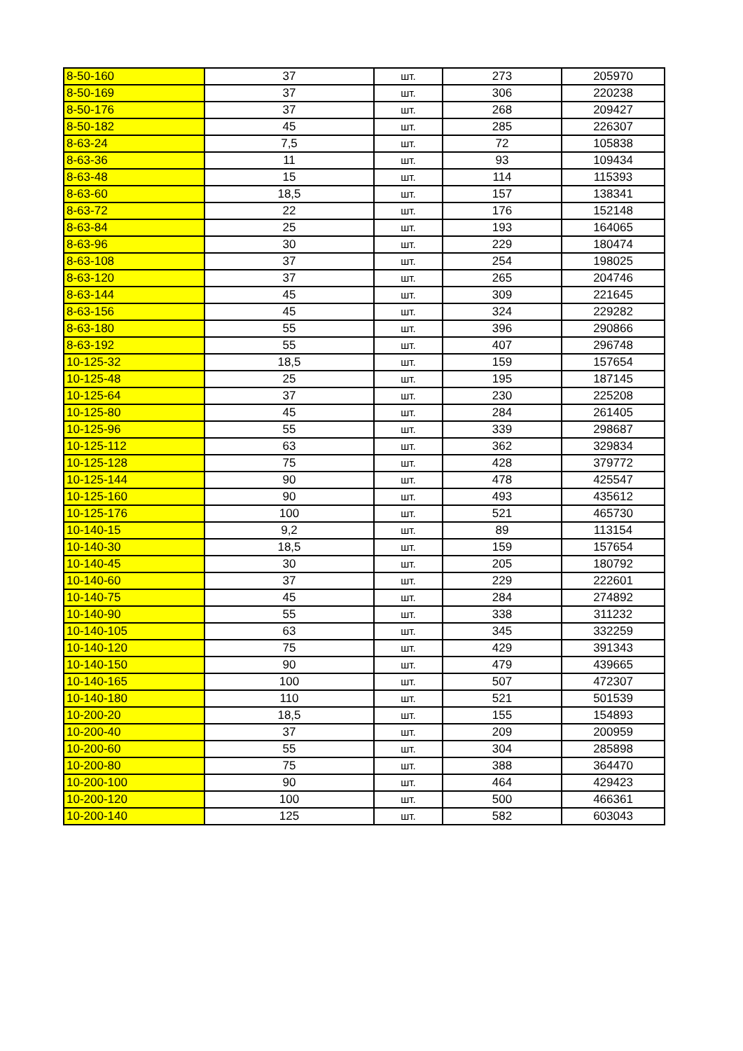| 8-50-160 | 37 | шт. | 273 | 205970 |
| 8-50-169 | 37 | шт. | 306 | 220238 |
| 8-50-176 | 37 | шт. | 268 | 209427 |
| 8-50-182 | 45 | шт. | 285 | 226307 |
| 8-63-24 | 7,5 | шт. | 72 | 105838 |
| 8-63-36 | 11 | шт. | 93 | 109434 |
| 8-63-48 | 15 | шт. | 114 | 115393 |
| 8-63-60 | 18,5 | шт. | 157 | 138341 |
| 8-63-72 | 22 | шт. | 176 | 152148 |
| 8-63-84 | 25 | шт. | 193 | 164065 |
| 8-63-96 | 30 | шт. | 229 | 180474 |
| 8-63-108 | 37 | шт. | 254 | 198025 |
| 8-63-120 | 37 | шт. | 265 | 204746 |
| 8-63-144 | 45 | шт. | 309 | 221645 |
| 8-63-156 | 45 | шт. | 324 | 229282 |
| 8-63-180 | 55 | шт. | 396 | 290866 |
| 8-63-192 | 55 | шт. | 407 | 296748 |
| 10-125-32 | 18,5 | шт. | 159 | 157654 |
| 10-125-48 | 25 | шт. | 195 | 187145 |
| 10-125-64 | 37 | шт. | 230 | 225208 |
| 10-125-80 | 45 | шт. | 284 | 261405 |
| 10-125-96 | 55 | шт. | 339 | 298687 |
| 10-125-112 | 63 | шт. | 362 | 329834 |
| 10-125-128 | 75 | шт. | 428 | 379772 |
| 10-125-144 | 90 | шт. | 478 | 425547 |
| 10-125-160 | 90 | шт. | 493 | 435612 |
| 10-125-176 | 100 | шт. | 521 | 465730 |
| 10-140-15 | 9,2 | шт. | 89 | 113154 |
| 10-140-30 | 18,5 | шт. | 159 | 157654 |
| 10-140-45 | 30 | шт. | 205 | 180792 |
| 10-140-60 | 37 | шт. | 229 | 222601 |
| 10-140-75 | 45 | шт. | 284 | 274892 |
| 10-140-90 | 55 | шт. | 338 | 311232 |
| 10-140-105 | 63 | шт. | 345 | 332259 |
| 10-140-120 | 75 | шт. | 429 | 391343 |
| 10-140-150 | 90 | шт. | 479 | 439665 |
| 10-140-165 | 100 | шт. | 507 | 472307 |
| 10-140-180 | 110 | шт. | 521 | 501539 |
| 10-200-20 | 18,5 | шт. | 155 | 154893 |
| 10-200-40 | 37 | шт. | 209 | 200959 |
| 10-200-60 | 55 | шт. | 304 | 285898 |
| 10-200-80 | 75 | шт. | 388 | 364470 |
| 10-200-100 | 90 | шт. | 464 | 429423 |
| 10-200-120 | 100 | шт. | 500 | 466361 |
| 10-200-140 | 125 | шт. | 582 | 603043 |